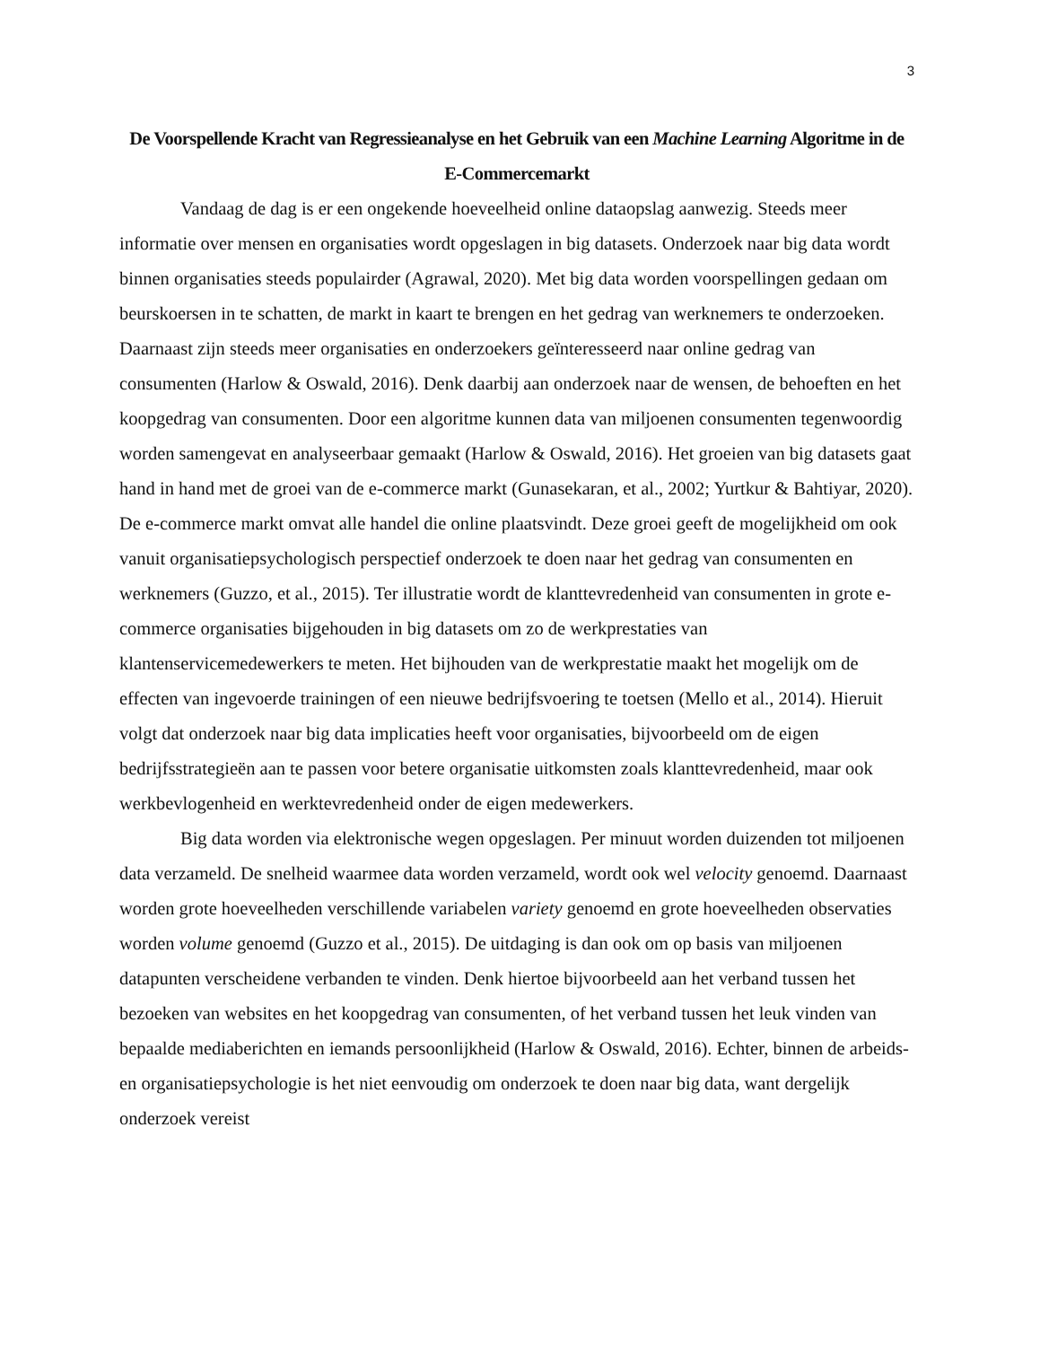3
De Voorspellende Kracht van Regressieanalyse en het Gebruik van een Machine Learning Algoritme in de E-Commercemarkt
Vandaag de dag is er een ongekende hoeveelheid online dataopslag aanwezig. Steeds meer informatie over mensen en organisaties wordt opgeslagen in big datasets. Onderzoek naar big data wordt binnen organisaties steeds populairder (Agrawal, 2020). Met big data worden voorspellingen gedaan om beurskoersen in te schatten, de markt in kaart te brengen en het gedrag van werknemers te onderzoeken. Daarnaast zijn steeds meer organisaties en onderzoekers geïnteresseerd naar online gedrag van consumenten (Harlow & Oswald, 2016). Denk daarbij aan onderzoek naar de wensen, de behoeften en het koopgedrag van consumenten. Door een algoritme kunnen data van miljoenen consumenten tegenwoordig worden samengevat en analyseerbaar gemaakt (Harlow & Oswald, 2016). Het groeien van big datasets gaat hand in hand met de groei van de e-commerce markt (Gunasekaran, et al., 2002; Yurtkur & Bahtiyar, 2020). De e-commerce markt omvat alle handel die online plaatsvindt. Deze groei geeft de mogelijkheid om ook vanuit organisatiepsychologisch perspectief onderzoek te doen naar het gedrag van consumenten en werknemers (Guzzo, et al., 2015). Ter illustratie wordt de klanttevredenheid van consumenten in grote e-commerce organisaties bijgehouden in big datasets om zo de werkprestaties van klantenservicemedewerkers te meten. Het bijhouden van de werkprestatie maakt het mogelijk om de effecten van ingevoerde trainingen of een nieuwe bedrijfsvoering te toetsen (Mello et al., 2014). Hieruit volgt dat onderzoek naar big data implicaties heeft voor organisaties, bijvoorbeeld om de eigen bedrijfsstrategieën aan te passen voor betere organisatie uitkomsten zoals klanttevredenheid, maar ook werkbevlogenheid en werktevredenheid onder de eigen medewerkers.
Big data worden via elektronische wegen opgeslagen. Per minuut worden duizenden tot miljoenen data verzameld. De snelheid waarmee data worden verzameld, wordt ook wel velocity genoemd. Daarnaast worden grote hoeveelheden verschillende variabelen variety genoemd en grote hoeveelheden observaties worden volume genoemd (Guzzo et al., 2015). De uitdaging is dan ook om op basis van miljoenen datapunten verscheidene verbanden te vinden. Denk hiertoe bijvoorbeeld aan het verband tussen het bezoeken van websites en het koopgedrag van consumenten, of het verband tussen het leuk vinden van bepaalde mediaberichten en iemands persoonlijkheid (Harlow & Oswald, 2016). Echter, binnen de arbeids- en organisatiepsychologie is het niet eenvoudig om onderzoek te doen naar big data, want dergelijk onderzoek vereist